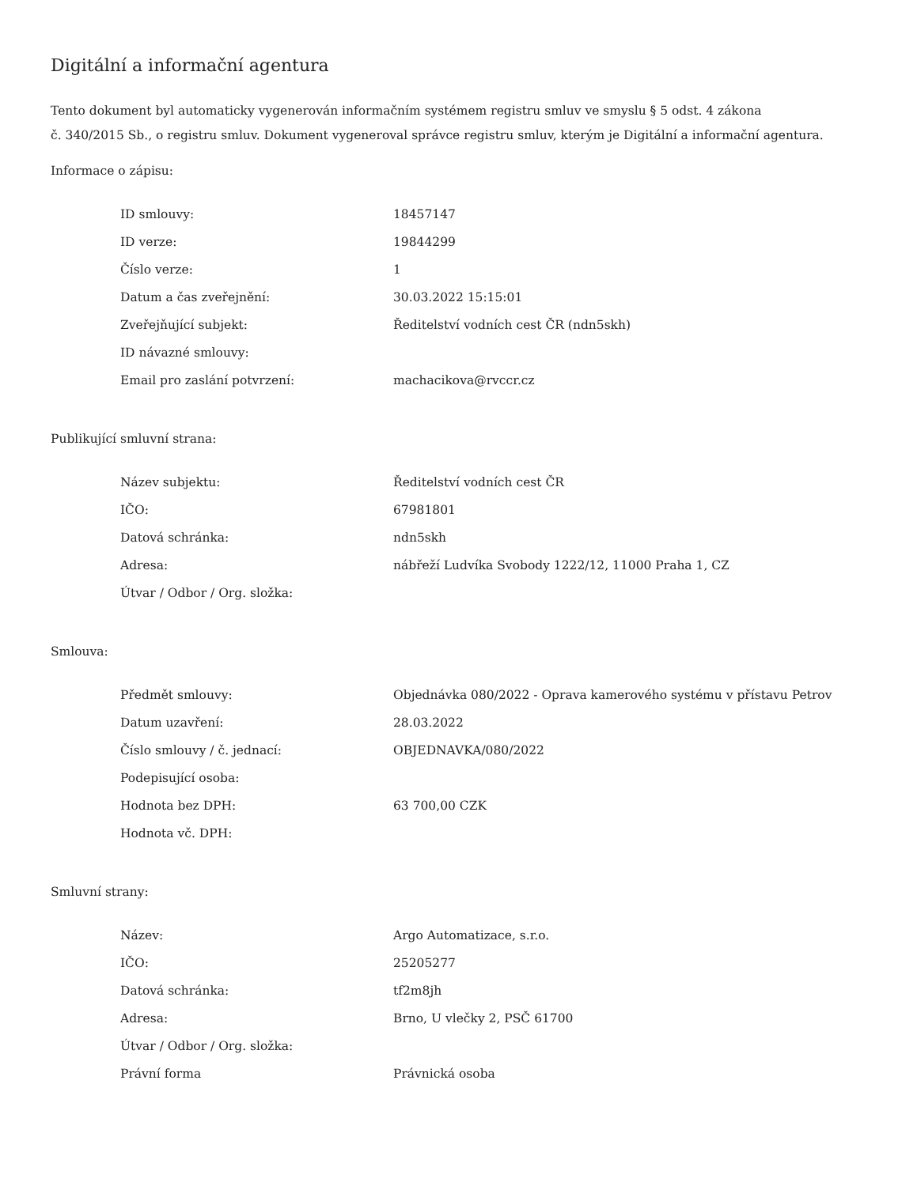Digitální a informační agentura
Tento dokument byl automaticky vygenerován informačním systémem registru smluv ve smyslu § 5 odst. 4 zákona
č. 340/2015 Sb., o registru smluv. Dokument vygeneroval správce registru smluv, kterým je Digitální a informační agentura.
Informace o zápisu:
| ID smlouvy: | 18457147 |
| ID verze: | 19844299 |
| Číslo verze: | 1 |
| Datum a čas zveřejnění: | 30.03.2022 15:15:01 |
| Zveřejňující subjekt: | Ředitelství vodních cest ČR (ndn5skh) |
| ID návazné smlouvy: | |
| Email pro zaslání potvrzení: | machacikova@rvccr.cz |
Publikující smluvní strana:
| Název subjektu: | Ředitelství vodních cest ČR |
| IČO: | 67981801 |
| Datová schránka: | ndn5skh |
| Adresa: | nábřeží Ludvíka Svobody 1222/12, 11000 Praha 1, CZ |
| Útvar / Odbor / Org. složka: | |
Smlouva:
| Předmět smlouvy: | Objednávka 080/2022 - Oprava kamerového systému v přístavu Petrov |
| Datum uzavření: | 28.03.2022 |
| Číslo smlouvy / č. jednací: | OBJEDNAVKA/080/2022 |
| Podepisující osoba: | |
| Hodnota bez DPH: | 63 700,00 CZK |
| Hodnota vč. DPH: | |
Smluvní strany:
| Název: | Argo Automatizace, s.r.o. |
| IČO: | 25205277 |
| Datová schránka: | tf2m8jh |
| Adresa: | Brno, U vlečky 2, PSČ 61700 |
| Útvar / Odbor / Org. složka: | |
| Právní forma | Právnická osoba |